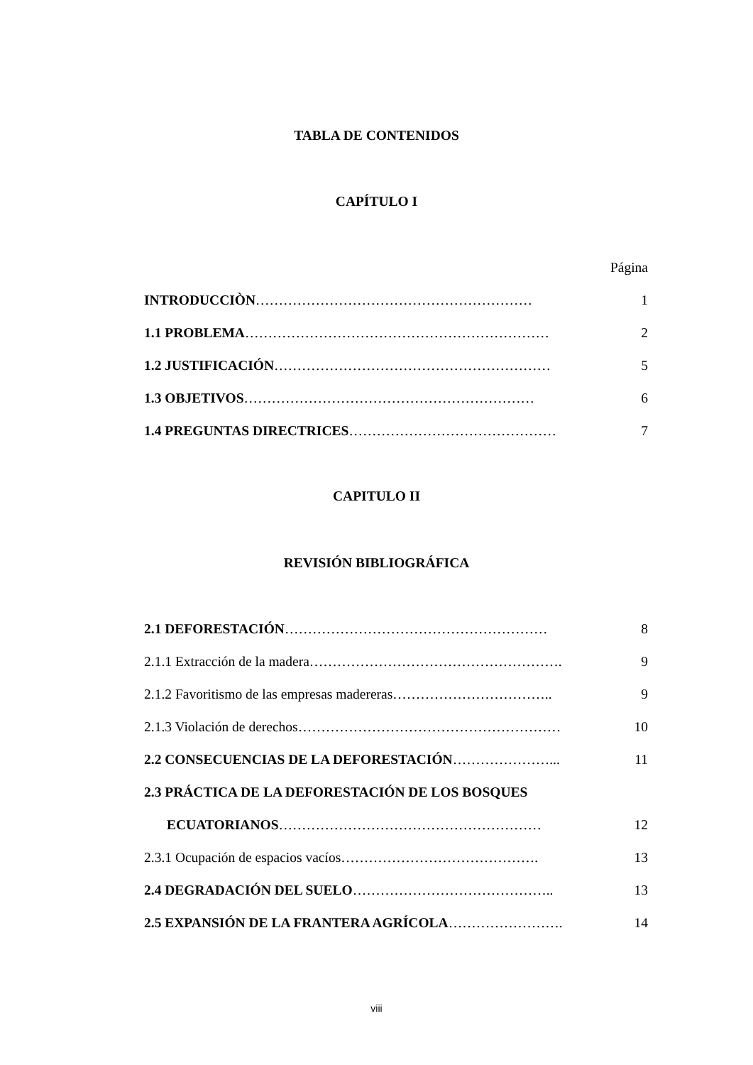TABLA DE CONTENIDOS
CAPÍTULO I
Página
INTRODUCCIÒN…………………………………………………… 1
1.1 PROBLEMA………………………………………………………… 2
1.2 JUSTIFICACIÓN…………………………………………………… 5
1.3 OBJETIVOS……………………………………………………… 6
1.4 PREGUNTAS DIRECTRICES……………………………………… 7
CAPITULO II
REVISIÓN BIBLIOGRÁFICA
2.1 DEFORESTACIÓN………………………………………………… 8
2.1.1 Extracción de la madera………………………………………………. 9
2.1.2 Favoritismo de las empresas madereras…………………………….. 9
2.1.3 Violación de derechos………………………………………………… 10
2.2 CONSECUENCIAS DE LA DEFORESTACIÓN…………………... 11
2.3 PRÁCTICA DE LA DEFORESTACIÓN DE LOS BOSQUES
ECUATORIANOS………………………………………………… 12
2.3.1 Ocupación de espacios vacíos……………………………………. 13
2.4 DEGRADACIÓN DEL SUELO…………………………………….. 13
2.5 EXPANSIÓN DE LA FRANTERA AGRÍCOLA……………………. 14
viii